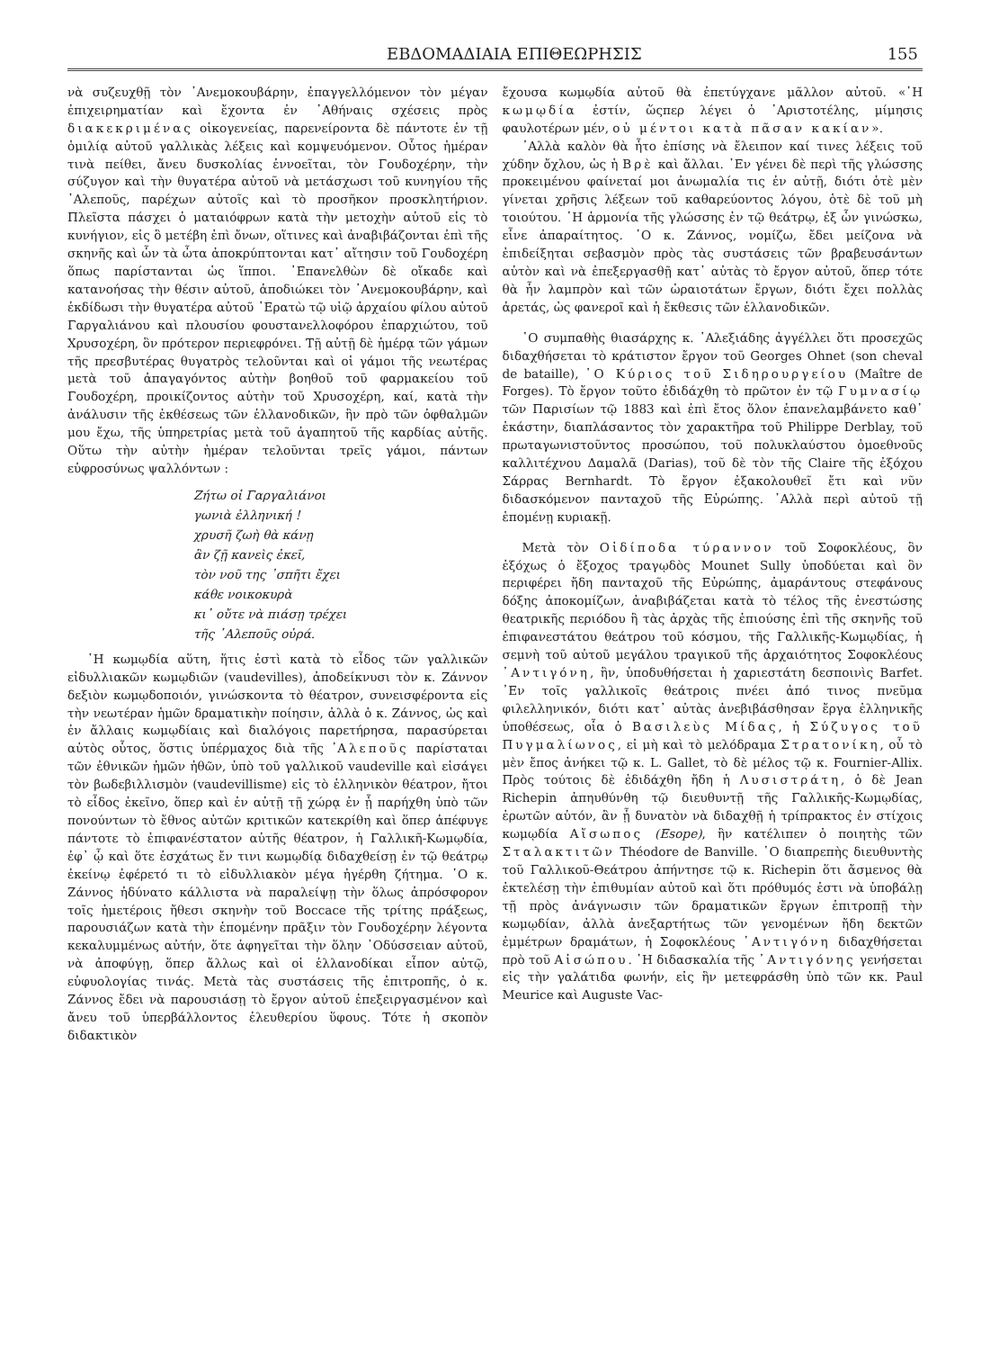ΕΒΔΟΜΑΔΙΑΙΑ ΕΠΙΘΕΩΡΗΣΙΣ 155
νὰ συζευχθῇ τὸν ᾿Ανεμοκουβάρην, ἐπαγγελλόμενον τὸν μέγαν ἐπιχειρηματίαν καὶ ἔχοντα ἐν ᾿Αθήναις σχέσεις πρὸς διακεκριμένας οἰκογενείας, παρενείροντα δὲ πάντοτε ἐν τῇ ὁμιλίᾳ αὐτοῦ γαλλικὰς λέξεις καὶ κομψευόμενον. Οὗτος ἡμέραν τινὰ πείθει, ἄνευ δυσκολίας ἐννοεῖται, τὸν Γουδοχέρην, τὴν σύζυγον καὶ τὴν θυγατέρα αὐτοῦ νὰ μετάσχωσι τοῦ κυνηγίου τῆς ᾿Αλεποῦς, παρέχων αὐτοῖς καὶ τὸ προσῆκον προσκλητήριον. Πλεῖστα πάσχει ὁ ματαιόφρων κατὰ τὴν μετοχὴν αὐτοῦ εἰς τὸ κυνήγιον, εἰς ὃ μετέβη ἐπὶ ὄνων, οἵτινες καὶ ἀναβιβάζονται ἐπὶ τῆς σκηνῆς καὶ ὧν τὰ ὦτα ἀποκρύπτονται κατ᾿ αἴτησιν τοῦ Γουδοχέρη ὅπως παρίστανται ὡς ἵπποι. ᾿Επανελθὼν δὲ οἴκαδε καὶ κατανοήσας τὴν θέσιν αὐτοῦ, ἀποδιώκει τὸν ᾿Ανεμοκουβάρην, καὶ ἐκδίδωσι τὴν θυγατέρα αὐτοῦ ᾿Ερατὼ τῷ υἱῷ ἀρχαίου φίλου αὐτοῦ Γαργαλιάνου καὶ πλουσίου φουστανελλοφόρου ἐπαρχιώτου, τοῦ Χρυσοχέρη, ὃν πρότερον περιεφρόνει. Τῇ αὐτῇ δὲ ἡμέρᾳ τῶν γάμων τῆς πρεσβυτέρας θυγατρὸς τελοῦνται καὶ οἱ γάμοι τῆς νεωτέρας μετὰ τοῦ ἀπαγαγόντος αὐτὴν βοηθοῦ τοῦ φαρμακείου τοῦ Γουδοχέρη, προικίζοντος αὐτὴν τοῦ Χρυσοχέρη, καί, κατὰ τὴν ἀνάλυσιν τῆς ἐκθέσεως τῶν ἑλλανοδικῶν, ἣν πρὸ τῶν ὀφθαλμῶν μου ἔχω, τῆς ὑπηρετρίας μετὰ τοῦ ἀγαπητοῦ τῆς καρδίας αὐτῆς. Οὕτω τὴν αὐτὴν ἡμέραν τελοῦνται τρεῖς γάμοι, πάντων εὐφροσύνως ψαλλόντων :
Ζήτω οἱ Γαργαλιάνοι
γωνιὰ ἑλληνική !
χρυσῆ ζωὴ θὰ κάνῃ
ἂν ζῇ κανεὶς ἐκεῖ,
τὸν νοῦ της ᾿σπῆτι ἔχει
κάθε νοικοκυρὰ
κι᾿ οὔτε νὰ πιάσῃ τρέχει
τῆς ᾿Αλεποῦς οὐρά.
῾Η κωμῳδία αὕτη, ἥτις ἐστὶ κατὰ τὸ εἶδος τῶν γαλλικῶν εἰδυλλιακῶν κωμῳδιῶν (vaudevilles), ἀποδείκνυσι τὸν κ. Ζάννον δεξιὸν κωμῳδοποιόν, γινώσκοντα τὸ θέατρον, συνεισφέροντα εἰς τὴν νεωτέραν ἡμῶν δραματικὴν ποίησιν, ἀλλὰ ὁ κ. Ζάννος, ὡς καὶ ἐν ἄλλαις κωμῳδίαις καὶ διαλόγοις παρετήρησα, παρασύρεται αὐτὸς οὗτος, ὅστις ὑπέρμαχος διὰ τῆς ᾿Αλεποῦς παρίσταται τῶν ἐθνικῶν ἡμῶν ἠθῶν, ὑπὸ τοῦ γαλλικοῦ vaudeville καὶ εἰσάγει τὸν βωδεβιλλισμὸν (vaudevillisme) εἰς τὸ ἑλληνικὸν θέατρον, ἤτοι τὸ εἶδος ἐκεῖνο, ὅπερ καὶ ἐν αὐτῇ τῇ χώρᾳ ἐν ᾗ παρήχθη ὑπὸ τῶν πονούντων τὸ ἔθνος αὐτῶν κριτικῶν κατεκρίθη καὶ ὅπερ ἀπέφυγε πάντοτε τὸ ἐπιφανέστατον αὐτῆς θέατρον, ἡ Γαλλικῆ-Κωμῳδία, ἐφ᾿ ᾧ καὶ ὅτε ἐσχάτως ἔν τινι κωμῳδίᾳ διδαχθείσῃ ἐν τῷ θεάτρῳ ἐκείνῳ ἐφέρετό τι τὸ εἰδυλλιακὸν μέγα ἠγέρθη ζήτημα. ῾Ο κ. Ζάννος ἠδύνατο κάλλιστα νὰ παραλείψῃ τὴν ὅλως ἀπρόσφορον τοῖς ἡμετέροις ἤθεσι σκηνὴν τοῦ Boccace τῆς τρίτης πράξεως, παρουσιάζων κατὰ τὴν ἑπομένην πρᾶξιν τὸν Γουδοχέρην λέγοντα κεκαλυμμένως αὐτήν, ὅτε ἀφηγεῖται τὴν ὅλην ᾿Οδύσσειαν αὐτοῦ, νὰ ἀποφύγῃ, ὅπερ ἄλλως καὶ οἱ ἑλλανοδίκαι εἶπον αὐτῷ, εὐφυολογίας τινάς. Μετὰ τὰς συστάσεις τῆς ἐπιτροπῆς, ὁ κ. Ζάννος ἔδει νὰ παρουσιάσῃ τὸ ἔργον αὐτοῦ ἐπεξειργασμένον καὶ ἄνευ τοῦ ὑπερβάλλοντος ἐλευθερίου ὕφους. Τότε ἡ σκοπὸν διδακτικὸν
ἔχουσα κωμῳδία αὐτοῦ θὰ ἐπετύγχανε μᾶλλον αὐτοῦ. «῾Η κωμῳδία ἐστίν, ὥςπερ λέγει ὁ ᾿Αριστοτέλης, μίμησις φαυλοτέρων μέν, οὐ μέντοι κατὰ πᾶσαν κακίαν».
᾿Αλλὰ καλὸν θὰ ἦτο ἐπίσης νὰ ἔλειπον καί τινες λέξεις τοῦ χύδην ὄχλου, ὡς ἡ Βρὲ καὶ ἄλλαι. ᾿Εν γένει δὲ περὶ τῆς γλώσσης προκειμένου φαίνεταί μοι ἀνωμαλία τις ἐν αὐτῇ, διότι ὁτὲ μὲν γίνεται χρῆσις λέξεων τοῦ καθαρεύοντος λόγου, ὁτὲ δὲ τοῦ μὴ τοιούτου. ῾Η ἁρμονία τῆς γλώσσης ἐν τῷ θεάτρῳ, ἐξ ὧν γινώσκω, εἶνε ἀπαραίτητος. ῾Ο κ. Ζάννος, νομίζω, ἔδει μείζονα νὰ ἐπιδείξηται σεβασμὸν πρὸς τὰς συστάσεις τῶν βραβευσάντων αὐτὸν καὶ νὰ ἐπεξεργασθῇ κατ᾿ αὐτὰς τὸ ἔργον αὐτοῦ, ὅπερ τότε θὰ ἦν λαμπρὸν καὶ τῶν ὡραιοτάτων ἔργων, διότι ἔχει πολλὰς ἀρετάς, ὡς φανεροῖ καὶ ἡ ἔκθεσις τῶν ἑλλανοδικῶν.
῾Ο συμπαθὴς θιασάρχης κ. ᾿Αλεξιάδης ἀγγέλλει ὅτι προσεχῶς διδαχθήσεται τὸ κράτιστον ἔργον τοῦ Georges Ohnet (son cheval de bataille), ῾Ο Κύριος τοῦ Σιδηρουργείου (Maître de Forges). Τὸ ἔργον τοῦτο ἐδιδάχθη τὸ πρῶτον ἐν τῷ Γυμνασίῳ τῶν Παρισίων τῷ 1883 καὶ ἐπὶ ἔτος ὅλον ἐπανελαμβάνετο καθ᾿ ἑκάστην, διαπλάσαντος τὸν χαρακτῆρα τοῦ Philippe Derblay, τοῦ πρωταγωνιστοῦντος προσώπου, τοῦ πολυκλαύστου ὁμοεθνοῦς καλλιτέχνου Δαμαλᾶ (Darias), τοῦ δὲ τὸν τῆς Claire τῆς ἐξόχου Σάρρας Bernhardt. Τὸ ἔργον ἐξακολουθεῖ ἔτι καὶ νῦν διδασκόμενον πανταχοῦ τῆς Εὐρώπης. ᾿Αλλὰ περὶ αὐτοῦ τῇ ἑπομένῃ κυριακῇ.
Μετὰ τὸν Οἰδίποδα τύραννον τοῦ Σοφοκλέους, ὃν ἐξόχως ὁ ἔξοχος τραγῳδὸς Mounet Sully ὑποδύεται καὶ ὃν περιφέρει ἤδη πανταχοῦ τῆς Εὐρώπης, ἀμαράντους στεφάνους δόξης ἀποκομίζων, ἀναβιβάζεται κατὰ τὸ τέλος τῆς ἐνεστώσης θεατρικῆς περιόδου ἢ τὰς ἀρχὰς τῆς ἐπιούσης ἐπὶ τῆς σκηνῆς τοῦ ἐπιφανεστάτου θεάτρου τοῦ κόσμου, τῆς Γαλλικῆς-Κωμῳδίας, ἡ σεμνὴ τοῦ αὐτοῦ μεγάλου τραγικοῦ τῆς ἀρχαιότητος Σοφοκλέους ᾿Αντιγόνη, ἣν, ὑποδυθήσεται ἡ χαριεστάτη δεσποινὶς Barfet. ᾿Εν τοῖς γαλλικοῖς θεάτροις πνέει ἀπό τινος πνεῦμα φιλελληνικόν, διότι κατ᾿ αὐτὰς ἀνεβιβάσθησαν ἔργα ἑλληνικῆς ὑποθέσεως, οἷα ὁ Βασιλεὺς Μίδας, ἡ Σύζυγος τοῦ Πυγμαλίωνος, εἰ μὴ καὶ τὸ μελόδραμα Στρατονίκη, οὗ τὸ μὲν ἔπος ἀνήκει τῷ κ. L. Gallet, τὸ δὲ μέλος τῷ κ. Fournier-Allix. Πρὸς τούτοις δὲ ἐδιδάχθη ἤδη ἡ Λυσιστράτη, ὁ δὲ Jean Richepin ἀπηυθύνθη τῷ διευθυντῇ τῆς Γαλλικῆς-Κωμῳδίας, ἐρωτῶν αὐτόν, ἂν ᾖ δυνατὸν νὰ διδαχθῇ ἡ τρίπρακτος ἐν στίχοις κωμῳδία Αἴσωπος (Esope), ἣν κατέλιπεν ὁ ποιητὴς τῶν Σταλακτιτῶν Théodore de Banville. ῾Ο διαπρεπὴς διευθυντὴς τοῦ Γαλλικοῦ-Θεάτρου ἀπήντησε τῷ κ. Richepin ὅτι ἄσμενος θὰ ἐκτελέσῃ τὴν ἐπιθυμίαν αὐτοῦ καὶ ὅτι πρόθυμός ἐστι νὰ ὑποβάλῃ τῇ πρὸς ἀνάγνωσιν τῶν δραματικῶν ἔργων ἐπιτροπῇ τὴν κωμῳδίαν, ἀλλὰ ἀνεξαρτήτως τῶν γενομένων ἤδη δεκτῶν ἐμμέτρων δραμάτων, ἡ Σοφοκλέους ᾿Αντιγόνη διδαχθήσεται πρὸ τοῦ Αἰσώπου. ῾Η διδασκαλία τῆς ᾿Αντιγόνης γενήσεται εἰς τὴν γαλάτιδα φωνήν, εἰς ἣν μετεφράσθη ὑπὸ τῶν κκ. Paul Meurice καὶ Auguste Vac-